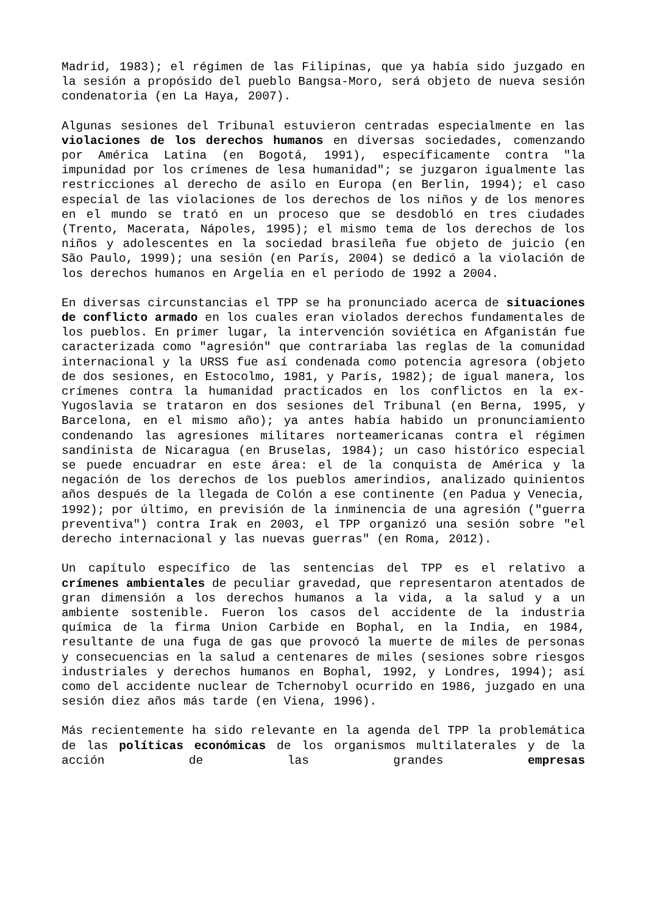Madrid, 1983); el régimen de las Filipinas, que ya había sido juzgado en la sesión a propósido del pueblo Bangsa-Moro, será objeto de nueva sesión condenatoria (en La Haya, 2007).
Algunas sesiones del Tribunal estuvieron centradas especialmente en las violaciones de los derechos humanos en diversas sociedades, comenzando por América Latina (en Bogotá, 1991), específicamente contra "la impunidad por los crímenes de lesa humanidad"; se juzgaron igualmente las restricciones al derecho de asilo en Europa (en Berlin, 1994); el caso especial de las violaciones de los derechos de los niños y de los menores en el mundo se trató en un proceso que se desdobló en tres ciudades (Trento, Macerata, Nápoles, 1995); el mismo tema de los derechos de los niños y adolescentes en la sociedad brasileña fue objeto de juicio (en São Paulo, 1999); una sesión (en París, 2004) se dedicó a la violación de los derechos humanos en Argelia en el periodo de 1992 a 2004.
En diversas circunstancias el TPP se ha pronunciado acerca de situaciones de conflicto armado en los cuales eran violados derechos fundamentales de los pueblos. En primer lugar, la intervención soviética en Afganistán fue caracterizada como "agresión" que contrariaba las reglas de la comunidad internacional y la URSS fue así condenada como potencia agresora (objeto de dos sesiones, en Estocolmo, 1981, y París, 1982); de igual manera, los crímenes contra la humanidad practicados en los conflictos en la ex-Yugoslavia se trataron en dos sesiones del Tribunal (en Berna, 1995, y Barcelona, en el mismo año); ya antes había habido un pronunciamiento condenando las agresiones militares norteamericanas contra el régimen sandinista de Nicaragua (en Bruselas, 1984); un caso histórico especial se puede encuadrar en este área: el de la conquista de América y la negación de los derechos de los pueblos amerindios, analizado quinientos años después de la llegada de Colón a ese continente (en Padua y Venecia, 1992); por último, en previsión de la inminencia de una agresión ("guerra preventiva") contra Irak en 2003, el TPP organizó una sesión sobre "el derecho internacional y las nuevas guerras" (en Roma, 2012).
Un capítulo específico de las sentencias del TPP es el relativo a crímenes ambientales de peculiar gravedad, que representaron atentados de gran dimensión a los derechos humanos a la vida, a la salud y a un ambiente sostenible. Fueron los casos del accidente de la industria química de la firma Union Carbide en Bophal, en la India, en 1984, resultante de una fuga de gas que provocó la muerte de miles de personas y consecuencias en la salud a centenares de miles (sesiones sobre riesgos industriales y derechos humanos en Bophal, 1992, y Londres, 1994); así como del accidente nuclear de Tchernobyl ocurrido en 1986, juzgado en una sesión diez años más tarde (en Viena, 1996).
Más recientemente ha sido relevante en la agenda del TPP la problemática de las políticas económicas de los organismos multilaterales y de la acción de las grandes empresas